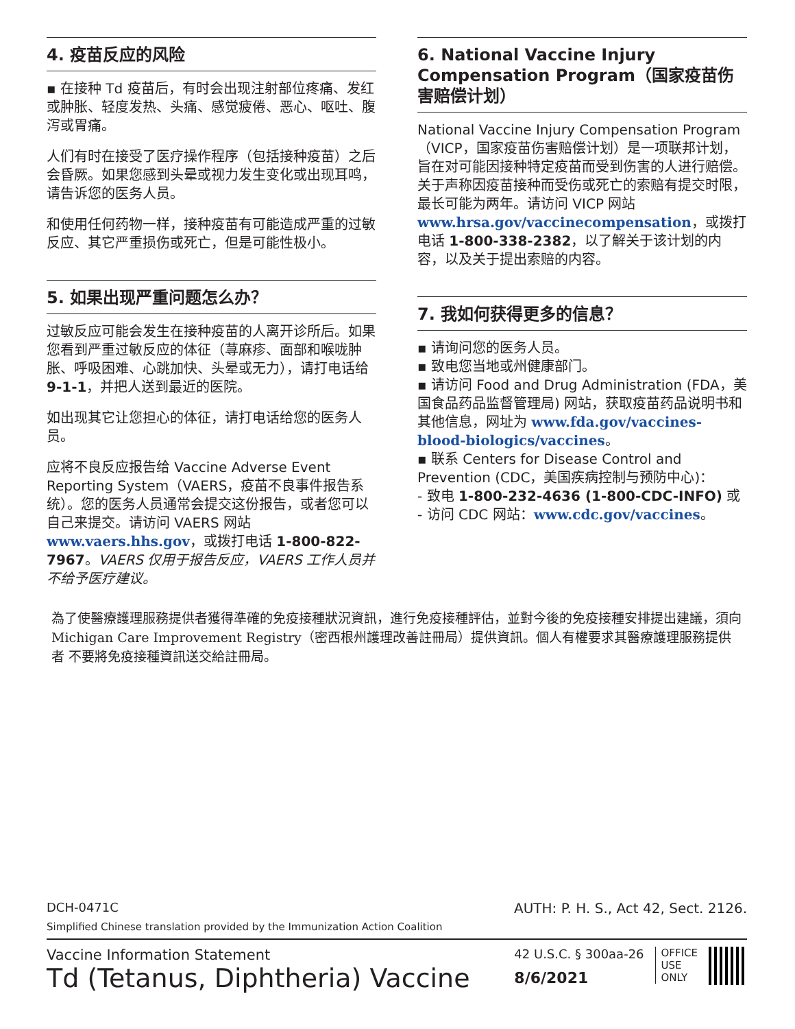4. 疫苗反应的风险
▪ 在接种 Td 疫苗后，有时会出现注射部位疼痛、发红或肿胀、轻度发热、头痛、感觉疲倦、恶心、呕吐、腹泻或胃痛。
人们有时在接受了医疗操作程序（包括接种疫苗）之后会昏厥。如果您感到头晕或视力发生变化或出现耳鸣，请告诉您的医务人员。
和使用任何药物一样，接种疫苗有可能造成严重的过敏反应、其它严重损伤或死亡，但是可能性极小。
5. 如果出现严重问题怎么办？
过敏反应可能会发生在接种疫苗的人离开诊所后。如果您看到严重过敏反应的体征（荨麻疹、面部和喉咙肿胀、呼吸困难、心跳加快、头晕或无力），请打电话给 9-1-1，并把人送到最近的医院。
如出现其它让您担心的体征，请打电话给您的医务人员。
应将不良反应报告给 Vaccine Adverse Event Reporting System（VAERS，疫苗不良事件报告系统）。您的医务人员通常会提交这份报告，或者您可以自己来提交。请访问 VAERS 网站 www.vaers.hhs.gov，或拨打电话 1-800-822-7967。VAERS 仅用于报告反应，VAERS 工作人员并不给予医疗建议。
6. National Vaccine Injury Compensation Program（国家疫苗伤害赔偿计划）
National Vaccine Injury Compensation Program（VICP，国家疫苗伤害赔偿计划）是一项联邦计划，旨在对可能因接种特定疫苗而受到伤害的人进行赔偿。关于声称因疫苗接种而受伤或死亡的索赔有提交时限，最长可能为两年。请访问 VICP 网站 www.hrsa.gov/vaccinecompensation，或拨打电话 1-800-338-2382，以了解关于该计划的内容，以及关于提出索赔的内容。
7. 我如何获得更多的信息？
▪ 请询问您的医务人员。
▪ 致电您当地或州健康部门。
▪ 请访问 Food and Drug Administration (FDA，美国食品药品监督管理局) 网站，获取疫苗药品说明书和其他信息，网址为 www.fda.gov/vaccines-blood-biologics/vaccines。
▪ 联系 Centers for Disease Control and Prevention (CDC，美国疾病控制与预防中心)：
- 致电 1-800-232-4636 (1-800-CDC-INFO) 或
- 访问 CDC 网站：www.cdc.gov/vaccines。
為了使醫療護理服務提供者獲得準確的免疫接種狀況資訊，進行免疫接種評估，並對今後的免疫接種安排提出建議，須向Michigan Care Improvement Registry（密西根州護理改善註冊局）提供資訊。個人有權要求其醫療護理服務提供者 不要將免疫接種資訊送交給註冊局。
DCH-0471C AUTH: P. H. S., Act 42, Sect. 2126.
Simplified Chinese translation provided by the Immunization Action Coalition
Vaccine Information Statement
Td (Tetanus, Diphtheria) Vaccine
42 U.S.C. § 300aa-26
8/6/2021
OFFICE
USE
ONLY